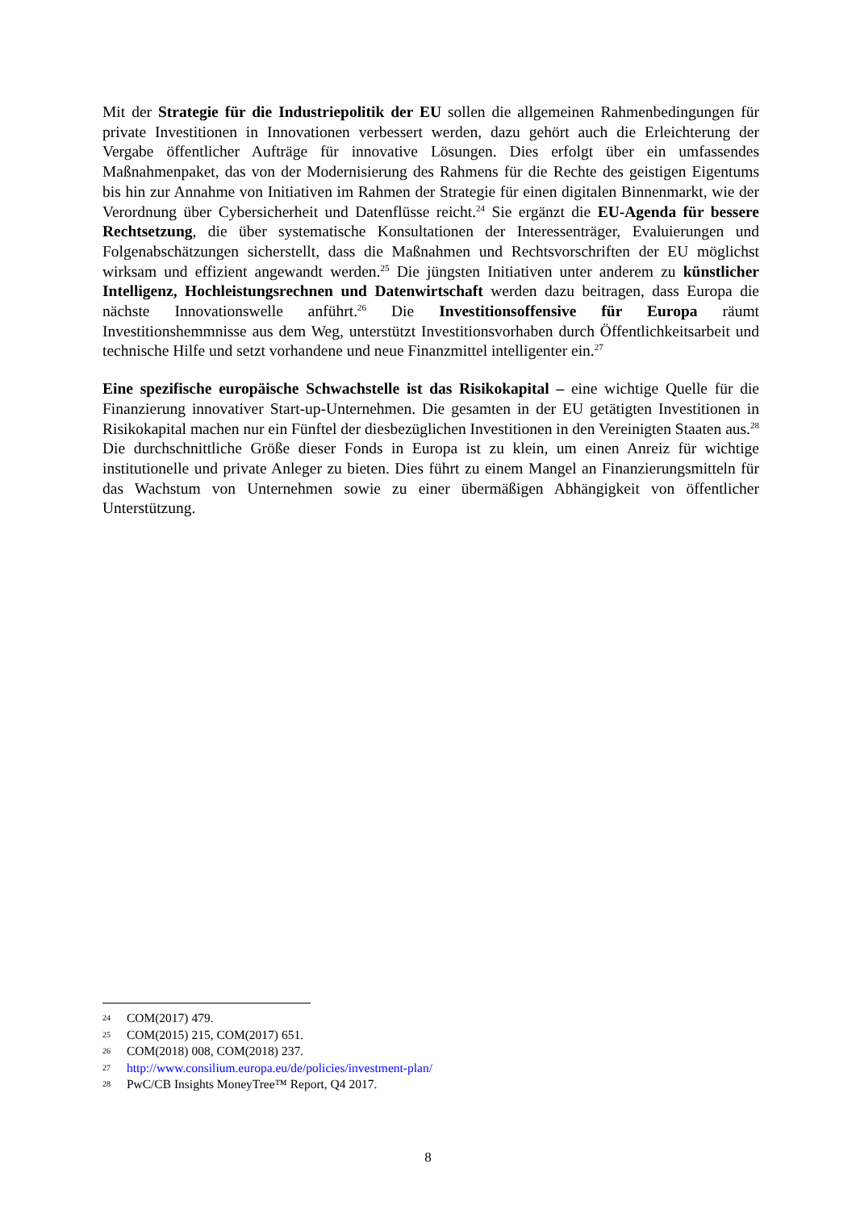Mit der Strategie für die Industriepolitik der EU sollen die allgemeinen Rahmenbedingungen für private Investitionen in Innovationen verbessert werden, dazu gehört auch die Erleichterung der Vergabe öffentlicher Aufträge für innovative Lösungen. Dies erfolgt über ein umfassendes Maßnahmenpaket, das von der Modernisierung des Rahmens für die Rechte des geistigen Eigentums bis hin zur Annahme von Initiativen im Rahmen der Strategie für einen digitalen Binnenmarkt, wie der Verordnung über Cybersicherheit und Datenflüsse reicht.<sup>24</sup> Sie ergänzt die EU-Agenda für bessere Rechtsetzung, die über systematische Konsultationen der Interessenträger, Evaluierungen und Folgenabschätzungen sicherstellt, dass die Maßnahmen und Rechtsvorschriften der EU möglichst wirksam und effizient angewandt werden.<sup>25</sup> Die jüngsten Initiativen unter anderem zu künstlicher Intelligenz, Hochleistungsrechnen und Datenwirtschaft werden dazu beitragen, dass Europa die nächste Innovationswelle anführt.<sup>26</sup> Die Investitionsoffensive für Europa räumt Investitionshemmnisse aus dem Weg, unterstützt Investitionsvorhaben durch Öffentlichkeitsarbeit und technische Hilfe und setzt vorhandene und neue Finanzmittel intelligenter ein.<sup>27</sup>
Eine spezifische europäische Schwachstelle ist das Risikokapital – eine wichtige Quelle für die Finanzierung innovativer Start-up-Unternehmen. Die gesamten in der EU getätigten Investitionen in Risikokapital machen nur ein Fünftel der diesbezüglichen Investitionen in den Vereinigten Staaten aus.<sup>28</sup> Die durchschnittliche Größe dieser Fonds in Europa ist zu klein, um einen Anreiz für wichtige institutionelle und private Anleger zu bieten. Dies führt zu einem Mangel an Finanzierungsmitteln für das Wachstum von Unternehmen sowie zu einer übermäßigen Abhängigkeit von öffentlicher Unterstützung.
24 COM(2017) 479.
25 COM(2015) 215, COM(2017) 651.
26 COM(2018) 008, COM(2018) 237.
27 http://www.consilium.europa.eu/de/policies/investment-plan/
28 PwC/CB Insights MoneyTree™ Report, Q4 2017.
8